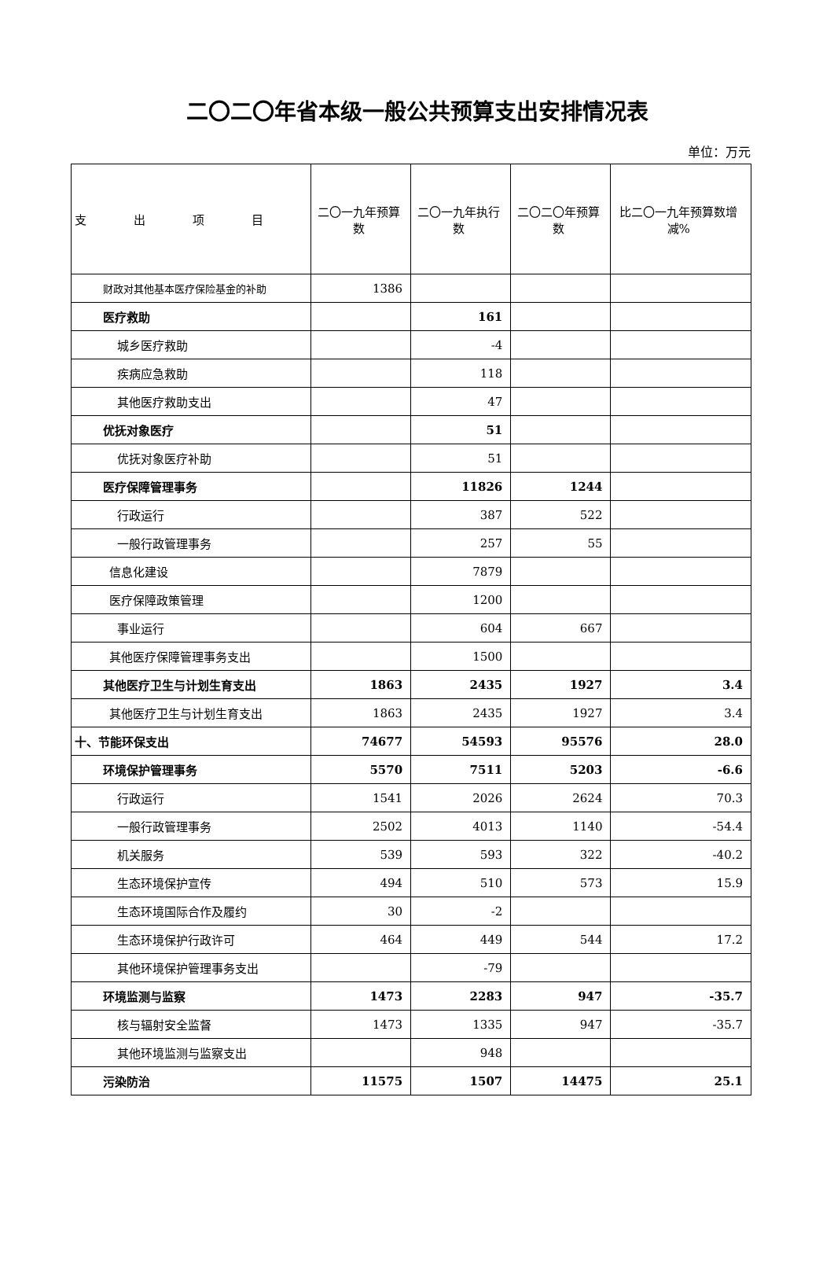二〇二〇年省本级一般公共预算支出安排情况表
单位：万元
| 支 出 项 目 | 二〇一九年预算数 | 二〇一九年执行数 | 二〇二〇年预算数 | 比二〇一九年预算数增减% |
| --- | --- | --- | --- | --- |
| 财政对其他基本医疗保险基金的补助 | 1386 | | | |
| 医疗救助 | | 161 | | |
| 城乡医疗救助 | | -4 | | |
| 疾病应急救助 | | 118 | | |
| 其他医疗救助支出 | | 47 | | |
| 优抚对象医疗 | | 51 | | |
| 优抚对象医疗补助 | | 51 | | |
| 医疗保障管理事务 | | 11826 | 1244 | |
| 行政运行 | | 387 | 522 | |
| 一般行政管理事务 | | 257 | 55 | |
| 信息化建设 | | 7879 | | |
| 医疗保障政策管理 | | 1200 | | |
| 事业运行 | | 604 | 667 | |
| 其他医疗保障管理事务支出 | | 1500 | | |
| 其他医疗卫生与计划生育支出 | 1863 | 2435 | 1927 | 3.4 |
| 其他医疗卫生与计划生育支出 | 1863 | 2435 | 1927 | 3.4 |
| 十、节能环保支出 | 74677 | 54593 | 95576 | 28.0 |
| 环境保护管理事务 | 5570 | 7511 | 5203 | -6.6 |
| 行政运行 | 1541 | 2026 | 2624 | 70.3 |
| 一般行政管理事务 | 2502 | 4013 | 1140 | -54.4 |
| 机关服务 | 539 | 593 | 322 | -40.2 |
| 生态环境保护宣传 | 494 | 510 | 573 | 15.9 |
| 生态环境国际合作及履约 | 30 | -2 | | |
| 生态环境保护行政许可 | 464 | 449 | 544 | 17.2 |
| 其他环境保护管理事务支出 | | -79 | | |
| 环境监测与监察 | 1473 | 2283 | 947 | -35.7 |
| 核与辐射安全监督 | 1473 | 1335 | 947 | -35.7 |
| 其他环境监测与监察支出 | | 948 | | |
| 污染防治 | 11575 | 1507 | 14475 | 25.1 |